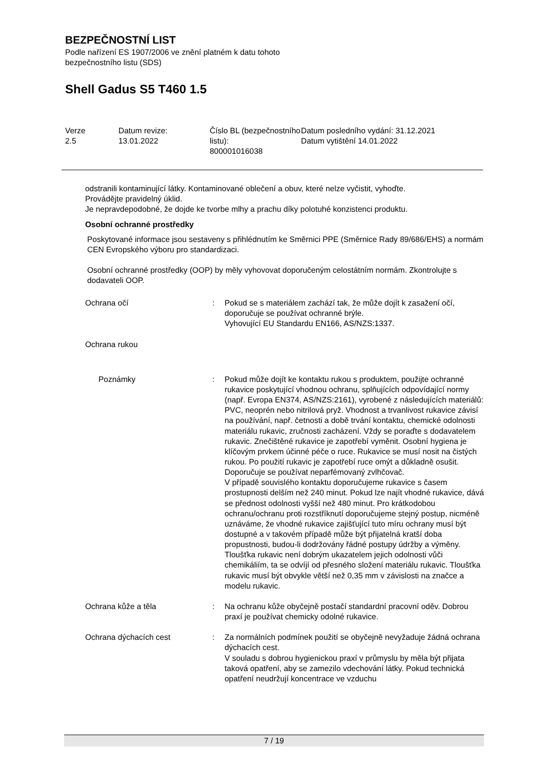BEZPEČNOSTNÍ LIST
Podle nařízení ES 1907/2006 ve znění platném k datu tohoto bezpečnostního listu (SDS)
Shell Gadus S5 T460 1.5
| Verze 2.5 | Datum revize: 13.01.2022 | Číslo BL (bezpečnostního listu): 800001016038 | Datum posledního vydání: 31.12.2021 Datum vytištění 14.01.2022 |
odstranili kontaminující látky. Kontaminované oblečení a obuv, které nelze vyčistit, vyhoďte.
Provádějte pravidelný úklid.
Je nepravdepodobné, že dojde ke tvorbe mlhy a prachu díky polotuhé konzistenci produktu.
Osobní ochranné prostředky
Poskytované informace jsou sestaveny s přihlédnutím ke Směrnici PPE (Směrnice Rady 89/686/EHS) a normám CEN Evropského výboru pro standardizaci.
Osobní ochranné prostředky (OOP) by měly vyhovovat doporučeným celostátním normám. Zkontrolujte s dodavateli OOP.
| Ochrana očí | : | Pokud se s materiálem zachází tak, že může dojít k zasažení očí, doporučuje se používat ochranné brýle. Vyhovující EU Standardu EN166, AS/NZS:1337. |
| Ochrana rukou | | |
| Poznámky | : | Pokud může dojít ke kontaktu rukou s produktem, použijte ochranné rukavice poskytující vhodnou ochranu, splňujících odpovídající normy (např. Evropa EN374, AS/NZS:2161), vyrobené z následujících materiálů: PVC, neoprén nebo nitrilová pryž. Vhodnost a trvanlivost rukavice závisí na používání, např. četnosti a době trvání kontaktu, chemické odolnosti materiálu rukavic, zručnosti zacházení. Vždy se poraďte s dodavatelem rukavic. Znečištěné rukavice je zapotřebí vyměnit. Osobní hygiena je klíčovým prvkem účinné péče o ruce. Rukavice se musí nosit na čistých rukou. Po použití rukavic je zapotřebí ruce omýt a důkladně osušit. Doporučuje se používat neparfémovaný zvlhčovač. V případě souvislého kontaktu doporučujeme rukavice s časem prostupnosti delším než 240 minut. Pokud lze najít vhodné rukavice, dává se přednost odolnosti vyšší než 480 minut. Pro krátkodobou ochranu/ochranu proti rozstříknutí doporučujeme stejný postup, nicméně uznáváme, že vhodné rukavice zajišťující tuto míru ochrany musí být dostupné a v takovém případě může být přijatelná kratší doba propustnosti, budou-li dodržovány řádné postupy údržby a výměny. Tloušťka rukavic není dobrým ukazatelem jejich odolnosti vůči chemikáliím, ta se odvíjí od přesného složení materiálu rukavic. Tloušťka rukavic musí být obvykle větší než 0,35 mm v závislosti na značce a modelu rukavic. |
| Ochrana kůže a těla | : | Na ochranu kůže obyčejně postačí standardní pracovní oděv. Dobrou praxí je používat chemicky odolné rukavice. |
| Ochrana dýchacích cest | : | Za normálních podmínek použití se obyčejně nevyžaduje žádná ochrana dýchacích cest. V souladu s dobrou hygienickou praxí v průmyslu by měla být přijata taková opatření, aby se zamezilo vdechování látky. Pokud technická opatření neudržují koncentrace ve vzduchu |
7 / 19